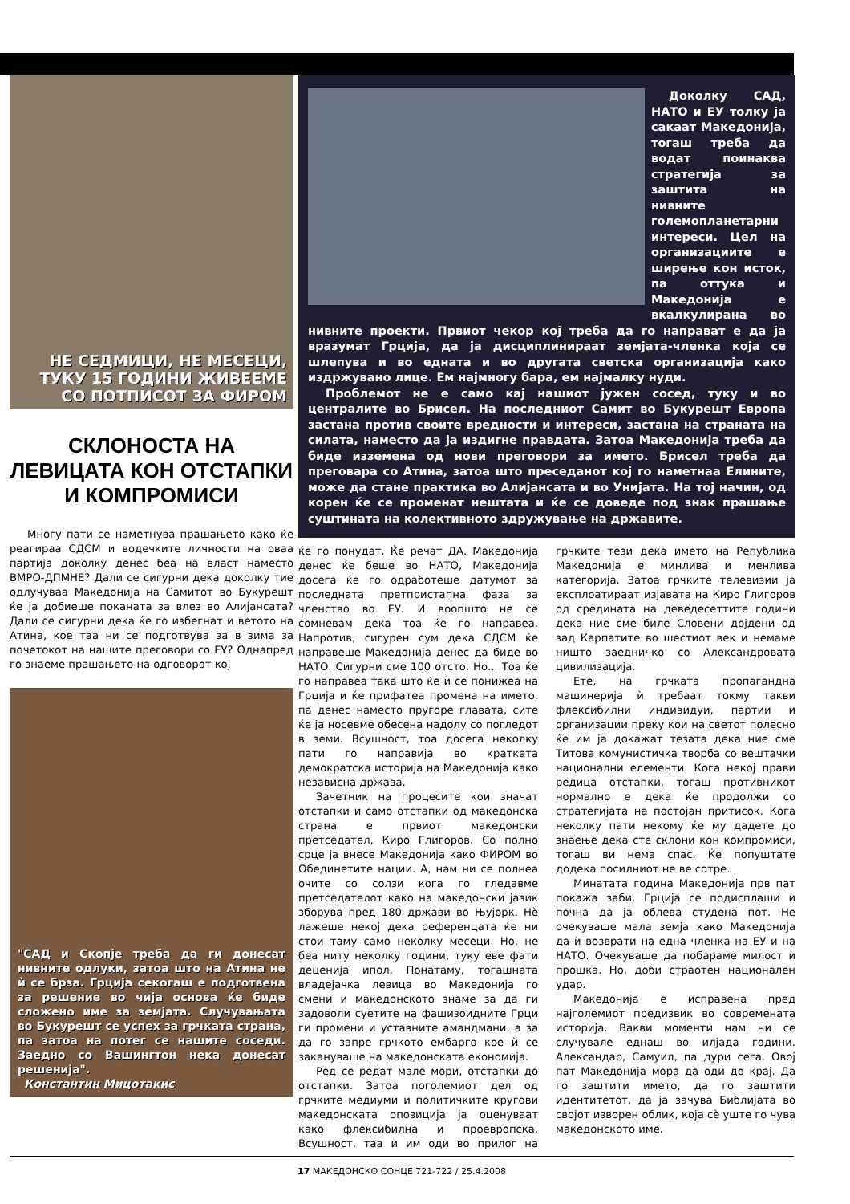НЕ СЕДМИЦИ, НЕ МЕСЕЦИ,
ТУКУ 15 ГОДИНИ ЖИВЕЕМЕ
СО ПОТПИСОТ ЗА ФИРОМ
СКЛОНОСТА НА ЛЕВИЦАТА КОН ОТСТАПКИ И КОМПРОМИСИ
Многу пати се наметнува прашањето како ќе реагираа СДСМ и водечките личности на оваа партија доколку денес беа на власт наместо ВМРО-ДПМНЕ? Дали се сигурни дека доколку тие одлучуваа Македонија на Самитот во Букурешт ќе ја добиеше поканата за влез во Алијансата? Дали се сигурни дека ќе го избегнат и ветото на Атина, кое таа ни се подготвува за в зима за почетокот на нашите преговори со ЕУ? Однапред го знаеме прашањето на одговорот кој
"САД и Скопје треба да ги донесат нивните одлуки, затоа што на Атина не ѝ се брза. Грција секогаш е подготвена за решение во чија основа ќе биде сложено име за земјата. Случувањата во Букурешт се успех за грчката страна, па затоа на потег се нашите соседи. Заедно со Вашингтон нека донесат решенија".
Константин Мицотакис
Доколку САД, НАТО и ЕУ толку ја сакаат Македонија, тогаш треба да водат поинаква стратегија за заштита на нивните големопланетарни интереси. Цел на организациите е ширење кон исток, па оттука и Македонија е вкалкулирана во нивните проекти. Првиот чекор кој треба да го направат е да ја вразумат Грција, да ја дисциплинираат земјата-членка која се шлепува и во едната и во другата светска организација како издржувано лице. Ем најмногу бара, ем најмалку нуди.
Проблемот не е само кај нашиот јужен сосед, туку и во централите во Брисел. На последниот Самит во Букурешт Европа застана против своите вредности и интереси, застана на страната на силата, наместо да ја издигне правдата. Затоа Македонија треба да биде изземена од нови преговори за името. Брисел треба да преговара со Атина, затоа што преседанот кој го наметнаа Елините, може да стане практика во Алијансата и во Унијата. На тој начин, од корен ќе се променат нештата и ќе се доведе под знак прашање суштината на колективното здружување на државите.
ќе го понудат. Ќе речат ДА. Македонија денес ќе беше во НАТО, Македонија досега ќе го одработеше датумот за последната претпристапна фаза за членство во ЕУ. И воопшто не се сомневам дека тоа ќе го направеа. Напротив, сигурен сум дека СДСМ ќе направеше Македонија денес да биде во НАТО. Сигурни сме 100 отсто. Но... Тоа ќе го направеа така што ќе ѝ се понижеа на Грција и ќе прифатеа промена на името, па денес наместо пругоре главата, сите ќе ја носевме обесена надолу со погледот в земи. Всушност, тоа досега неколку пати го направија во кратката демократска историја на Македонија како независна држава.
Зачетник на процесите кои значат отстапки и само отстапки од македонска страна е првиот македонски претседател, Киро Глигоров. Со полно срце ја внесе Македонија како ФИРОМ во Обединетите нации. А, нам ни се полнеа очите со солзи кога го гледавме претседателот како на македонски јазик зборува пред 180 држави во Њујорк. Нѐ лажеше некој дека референцата ќе ни стои таму само неколку месеци. Но, не беа ниту неколку години, туку еве фати деценија ипол. Понатаму, тогашната владејачка левица во Македонија го смени и македонското знаме за да ги задоволи суетите на фашизоидните Грци ги промени и уставните амандмани, а за да го запре грчкото ембарго кое ѝ се закануваше на македонската економија.
Ред се редат мале мори, отстапки до отстапки. Затоа поголемиот дел од грчките медиуми и политичките кругови македонската опозиција ја оценуваат како флексибилна и проевропска. Всушност, таа и им оди во прилог на грчките тези дека името на Република Македонија е минлива и менлива категорија. Затоа грчките телевизии ја експлоатираат изјавата на Киро Глигоров од средината на деведесеттите години дека ние сме биле Словени дојдени од зад Карпатите во шестиот век и немаме ништо заедничко со Александровата цивилизација.
Ете, на грчката пропагандна машинерија ѝ требаат токму такви флексибилни индивидуи, партии и организации преку кои на светот полесно ќе им ја докажат тезата дека ние сме Титова комунистичка творба со вештачки национални елементи. Кога некој прави редица отстапки, тогаш противникот нормално е дека ќе продолжи со стратегијата на постојан притисок. Кога неколку пати некому ќе му дадете до знаење дека сте склони кон компромиси, тогаш ви нема спас. Ќе попуштате додека посилниот не ве сотре.
Минатата година Македонија прв пат покажа заби. Грција се подисплаши и почна да ја облева студена пот. Не очекуваше мала земја како Македонија да ѝ возврати на една членка на ЕУ и на НАТО. Очекуваше да побараме милост и прошка. Но, доби страотен национален удар.
Македонија е исправена пред најголемиот предизвик во современата историја. Вакви моменти нам ни се случувале еднаш во илјада години. Александар, Самуил, па дури сега. Овој пат Македонија мора да оди до крај. Да го заштити името, да го заштити идентитетот, да ја зачува Библијата во својот изворен облик, која сѐ уште го чува македонското име.
17 МАКЕДОНСКО СОНЦЕ 721-722 / 25.4.2008